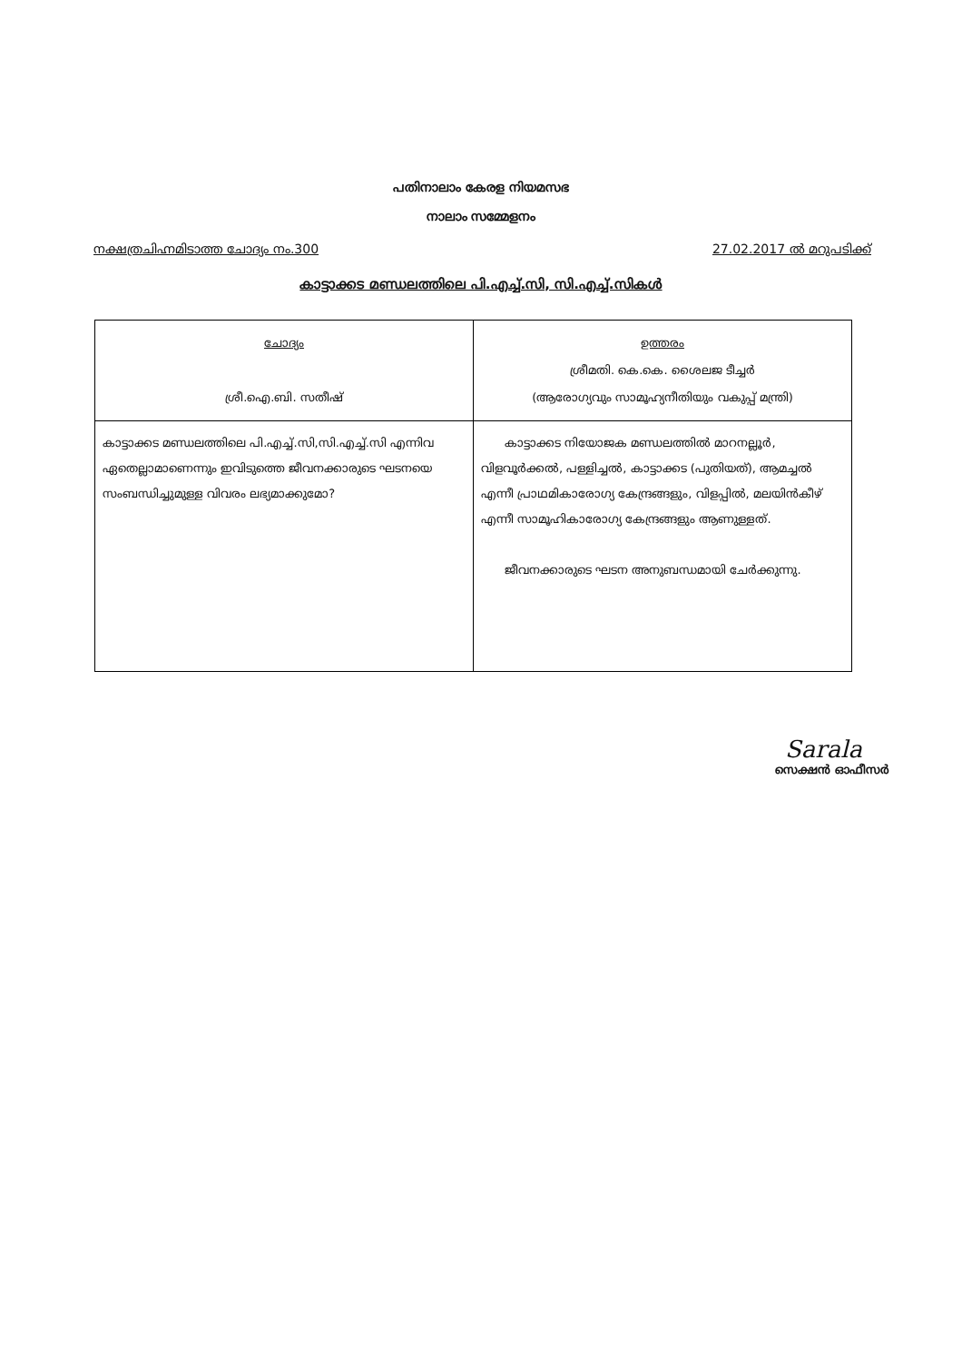പതിനാലാം കേരള നിയമസഭ
നാലാം സമ്മേളനം
നക്ഷത്രചിഹ്നമിടാത്ത ചോദ്യം നം.300 27.02.2017 ൽ മറുപടിക്ക്
കാട്ടാക്കട മണ്ഡലത്തിലെ പി.എച്ച്.സി, സി.എച്ച്.സികൾ
| ചോദ്യം ശ്രീ.ഐ.ബി. സതീഷ് | ഉത്തരം ശ്രീമതി. കെ.കെ. ശൈലജ ടീച്ചർ (ആരോഗ്യവും സാമൂഹ്യനീതിയും വകുപ്പ് മന്ത്രി) |
| കാട്ടാക്കട മണ്ഡലത്തിലെ പി.എച്ച്.സി,സി.എച്ച്.സി എന്നിവ ഏതെല്ലാമാണെന്നും ഇവിടുത്തെ ജീവനക്കാരുടെ ഘടനയെ സംബന്ധിച്ചുമുള്ള വിവരം ലഭ്യമാക്കുമോ? | കാട്ടാക്കട നിയോജക മണ്ഡലത്തിൽ മാറനല്ലൂർ, വിളവൂർക്കൽ, പള്ളിച്ചൽ, കാട്ടാക്കട (പുതിയത്), ആമച്ചൽ എന്നീ പ്രാഥമികാരോഗ്യ കേന്ദ്രങ്ങളും, വിളപ്പിൽ, മലയിൻകീഴ് എന്നീ സാമൂഹികാരോഗ്യ കേന്ദ്രങ്ങളും ആണുള്ളത്. ജീവനക്കാരുടെ ഘടന അനുബന്ധമായി ചേർക്കുന്നു. |
Sarala
സെക്ഷൻ ഓഫീസർ